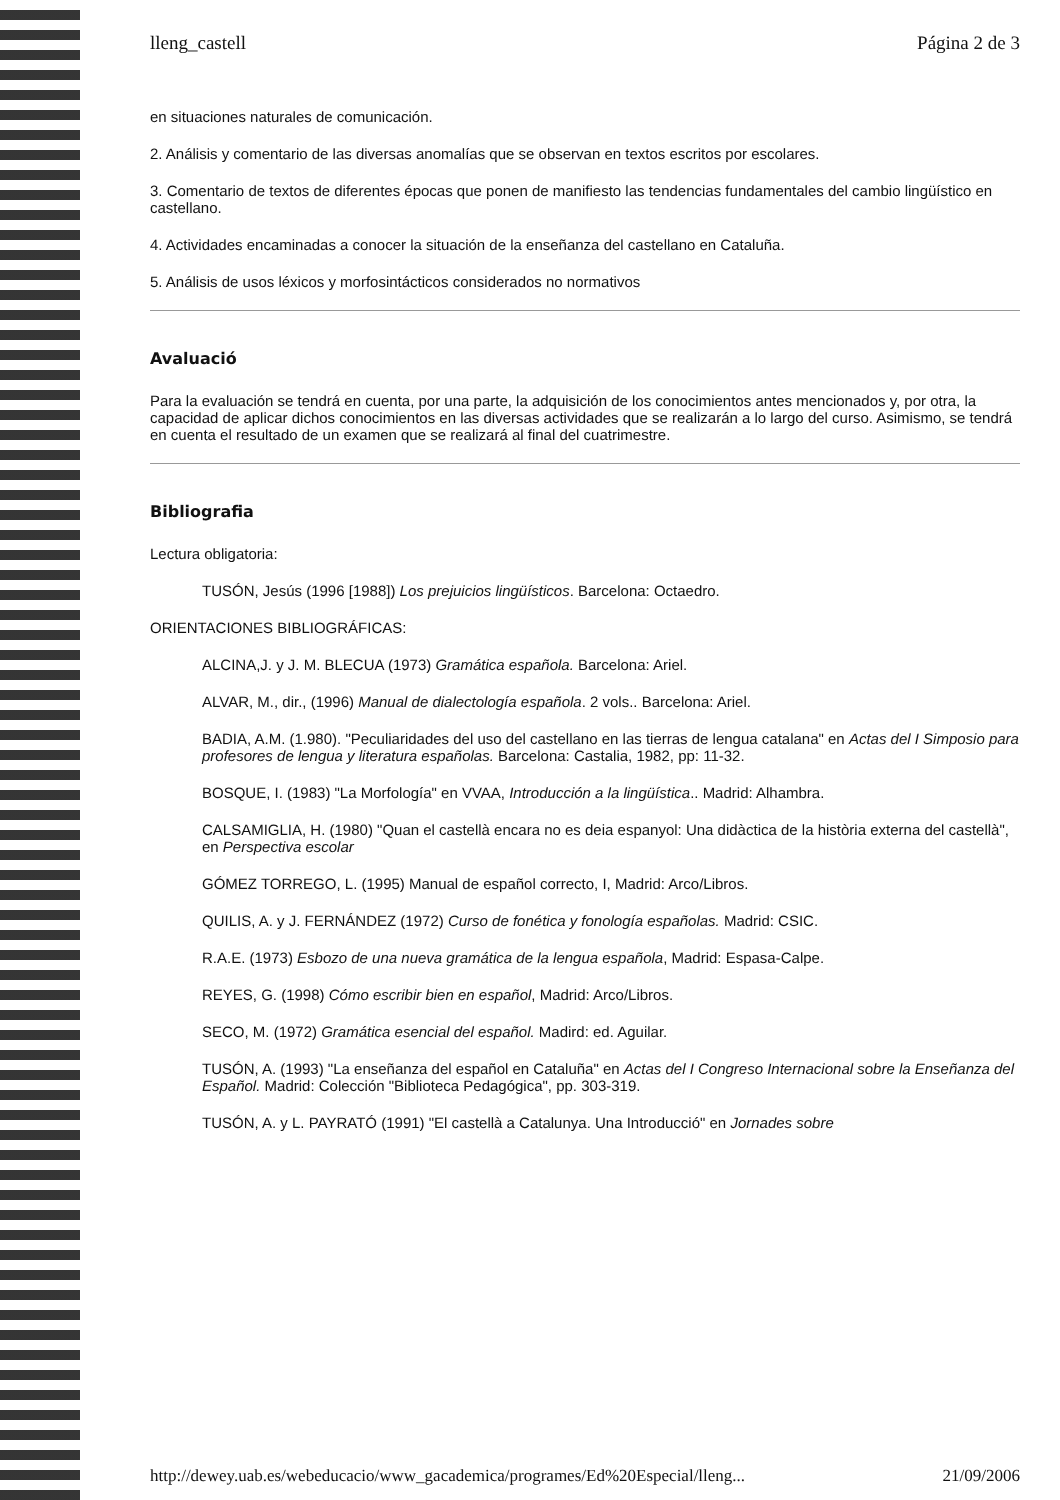lleng_castell Página 2 de 3
en situaciones naturales de comunicación.
2. Análisis y comentario de las diversas anomalías que se observan en textos escritos por escolares.
3. Comentario de textos de diferentes épocas que ponen de manifiesto las tendencias fundamentales del cambio lingüístico en castellano.
4. Actividades encaminadas a conocer la situación de la enseñanza del castellano en Cataluña.
5. Análisis de usos léxicos y morfosintácticos considerados no normativos
Avaluació
Para la evaluación se tendrá en cuenta, por una parte, la adquisición de los conocimientos antes mencionados y, por otra, la capacidad de aplicar dichos conocimientos en las diversas actividades que se realizarán a lo largo del curso. Asimismo, se tendrá en cuenta el resultado de un examen que se realizará al final del cuatrimestre.
Bibliografia
Lectura obligatoria:
TUSÓN, Jesús (1996 [1988]) Los prejuicios lingüísticos. Barcelona: Octaedro.
ORIENTACIONES BIBLIOGRÁFICAS:
ALCINA,J. y J. M. BLECUA (1973) Gramática española. Barcelona: Ariel.
ALVAR, M., dir., (1996) Manual de dialectología española. 2 vols.. Barcelona: Ariel.
BADIA, A.M. (1.980). "Peculiaridades del uso del castellano en las tierras de lengua catalana" en Actas del I Simposio para profesores de lengua y literatura españolas. Barcelona: Castalia, 1982, pp: 11-32.
BOSQUE, I. (1983) "La Morfología" en VVAA, Introducción a la lingüística.. Madrid: Alhambra.
CALSAMIGLIA, H. (1980) "Quan el castellà encara no es deia espanyol: Una didàctica de la història externa del castellà", en Perspectiva escolar
GÓMEZ TORREGO, L. (1995) Manual de español correcto, I, Madrid: Arco/Libros.
QUILIS, A. y J. FERNÁNDEZ (1972) Curso de fonética y fonología españolas. Madrid: CSIC.
R.A.E. (1973) Esbozo de una nueva gramática de la lengua española, Madrid: Espasa-Calpe.
REYES, G. (1998) Cómo escribir bien en español, Madrid: Arco/Libros.
SECO, M. (1972) Gramática esencial del español. Madird: ed. Aguilar.
TUSÓN, A. (1993) "La enseñanza del español en Cataluña" en Actas del I Congreso Internacional sobre la Enseñanza del Español. Madrid: Colección "Biblioteca Pedagógica", pp. 303-319.
TUSÓN, A. y L. PAYRATÓ (1991) "El castellà a Catalunya. Una Introducció" en Jornades sobre
http://dewey.uab.es/webeducacio/www_gacademica/programes/Ed%20Especial/lleng... 21/09/2006